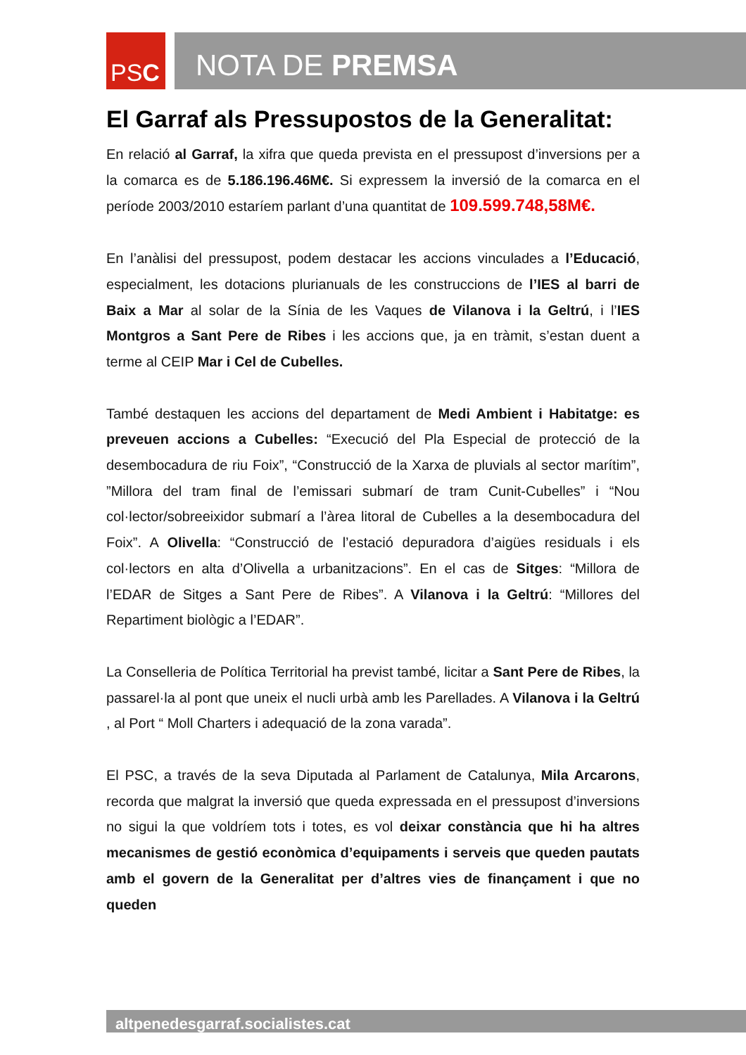PS C NOTA DE PREMSA
El Garraf als Pressupostos de la Generalitat:
En relació al Garraf, la xifra que queda prevista en el pressupost d’inversions per a la comarca es de 5.186.196.46M€. Si expressem la inversió de la comarca en el període 2003/2010 estaríem parlant d’una quantitat de 109.599.748,58M€.
En l’anàlisi del pressupost, podem destacar les accions vinculades a l’Educació, especialment, les dotacions plurianuals de les construccions de l’IES al barri de Baix a Mar al solar de la Sínia de les Vaques de Vilanova i la Geltrú, i l’IES Montgros a Sant Pere de Ribes i les accions que, ja en tràmit, s’estan duent a terme al CEIP Mar i Cel de Cubelles.
També destaquen les accions del departament de Medi Ambient i Habitatge: es preveuen accions a Cubelles: “Execució del Pla Especial de protecció de la desembocadura de riu Foix”, “Construcció de la Xarxa de pluvials al sector marítim”, ”Millora del tram final de l’emissari submarí de tram Cunit-Cubelles” i “Nou col·lector/sobreeixidor submarí a l’àrea litoral de Cubelles a la desembocadura del Foix”. A Olivella: “Construcció de l’estació depuradora d’aigües residuals i els col·lectors en alta d’Olivella a urbanitzacions”. En el cas de Sitges: “Millora de l’EDAR de Sitges a Sant Pere de Ribes”. A Vilanova i la Geltrú: “Millores del Repartiment biològic a l’EDAR”.
La Conselleria de Política Territorial ha previst també, licitar a Sant Pere de Ribes, la passarel·la al pont que uneix el nucli urbà amb les Parellades. A Vilanova i la Geltrú , al Port “ Moll Charters i adequació de la zona varada”.
El PSC, a través de la seva Diputada al Parlament de Catalunya, Mila Arcarons, recorda que malgrat la inversió que queda expressada en el pressupost d’inversions no sigui la que voldríem tots i totes, es vol deixar constància que hi ha altres mecanismes de gestió econòmica d’equipaments i serveis que queden pautats amb el govern de la Generalitat per d’altres vies de finançament i que no queden
altpenedesgarraf.socialistes.cat